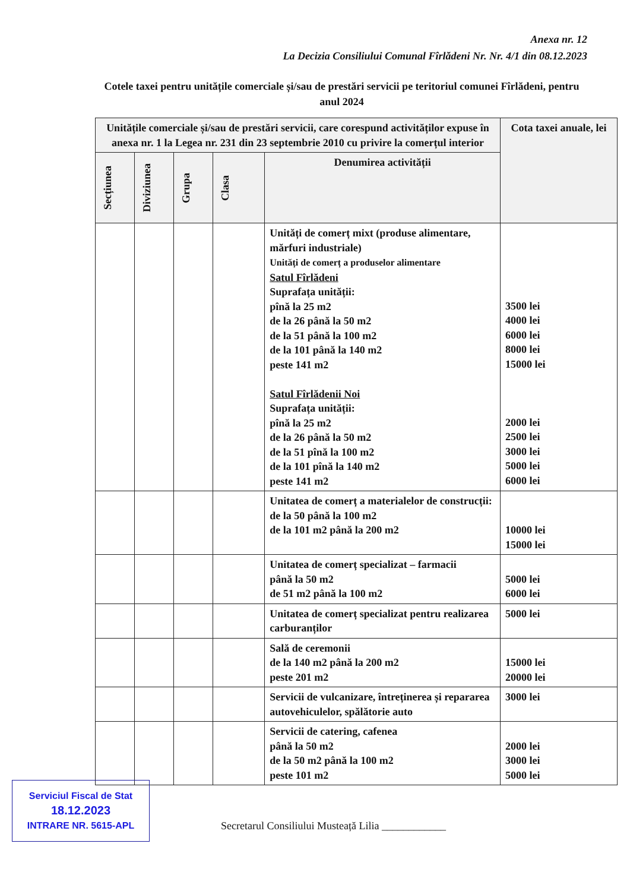Anexa nr. 12
La Decizia Consiliului Comunal Fîrlădeni Nr. Nr. 4/1 din 08.12.2023
Cotele taxei pentru unitățile comerciale și/sau de prestări servicii pe teritoriul comunei Fîrlădeni, pentru anul 2024
| Unitățile comerciale și/sau de prestări servicii, care corespund activităților expuse în anexa nr. 1 la Legea nr. 231 din 23 septembrie 2010 cu privire la comerțul interior | | | | | Cota taxei anuale, lei |
| --- | --- | --- | --- | --- | --- |
| Secțiunea | Diviziunea | Grupa | Clasa | Denumirea activității | |
| | | | | Unități de comerț mixt (produse alimentare, mărfuri industriale) Unități de comerț a produselor alimentare Satul Fîrlădeni Suprafața unității: pînă la 25 m2 de la 26 până la 50 m2 de la 51 până la 100 m2 de la 101 până la 140 m2 peste 141 m2 Satul Fîrlădenii Noi Suprafața unității: pînă la 25 m2 de la 26 până la 50 m2 de la 51 pînă la 100 m2 de la 101 pînă la 140 m2 peste 141 m2 | 3500 lei 4000 lei 6000 lei 8000 lei 15000 lei 2000 lei 2500 lei 3000 lei 5000 lei 6000 lei |
| | | | | Unitatea de comerț a materialelor de construcții: de la 50 până la 100 m2 de la 101 m2 până la 200 m2 | 10000 lei 15000 lei |
| | | | | Unitatea de comerț specializat – farmacii până la 50 m2 de 51 m2 până la 100 m2 | 5000 lei 6000 lei |
| | | | | Unitatea de comerț specializat pentru realizarea carburanților | 5000 lei |
| | | | | Sală de ceremonii de la 140 m2 până la 200 m2 peste 201 m2 | 15000 lei 20000 lei |
| | | | | Servicii de vulcanizare, întreținerea și repararea autovehiculelor, spălătorie auto | 3000 lei |
| | | | | Servicii de catering, cafenea până la 50 m2 de la 50 m2 până la 100 m2 peste 101 m2 | 2000 lei 3000 lei 5000 lei |
Serviciul Fiscal de Stat
18.12.2023
INTRARE NR. 5615-APL
Secretarul Consiliului Musteață Lilia ____________